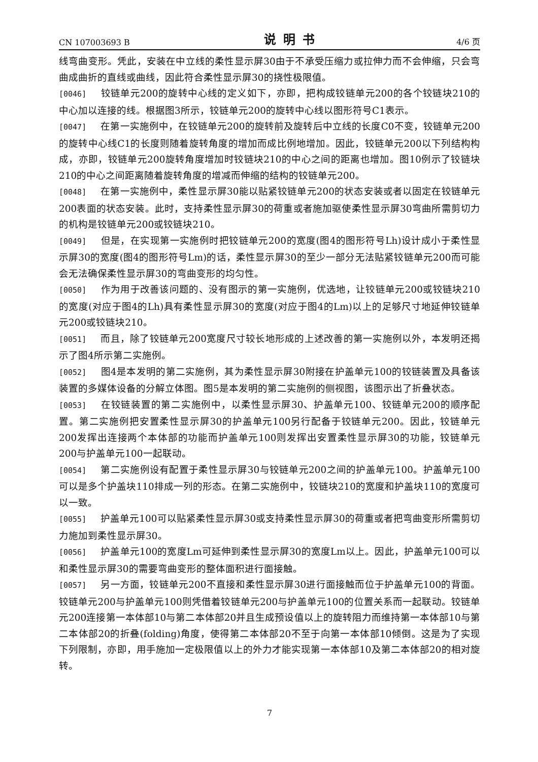CN 107003693 B 说明书 4/6 页
线弯曲变形。凭此，安装在中立线的柔性显示屏30由于不承受压缩力或拉伸力而不会伸缩，只会弯曲成曲折的直线或曲线，因此符合柔性显示屏30的挠性极限值。
[0046] 铰链单元200的旋转中心线的定义如下，亦即，把构成铰链单元200的各个铰链块210的中心加以连接的线。根据图3所示，铰链单元200的旋转中心线以图形符号C1表示。
[0047] 在第一实施例中，在铰链单元200的旋转前及旋转后中立线的长度C0不变，铰链单元200的旋转中心线C1的长度则随着旋转角度的增加而成比例地增加。因此，铰链单元200以下列结构构成，亦即，铰链单元200旋转角度增加时铰链块210的中心之间的距离也增加。图10例示了铰链块210的中心之间距离随着旋转角度的增减而伸缩的结构的铰链单元200。
[0048] 在第一实施例中，柔性显示屏30能以贴紧铰链单元200的状态安装或者以固定在铰链单元200表面的状态安装。此时，支持柔性显示屏30的荷重或者施加驱使柔性显示屏30弯曲所需剪切力的机构是铰链单元200或铰链块210。
[0049] 但是，在实现第一实施例时把铰链单元200的宽度(图4的图形符号Lh)设计成小于柔性显示屏30的宽度(图4的图形符号Lm)的话，柔性显示屏30的至少一部分无法贴紧铰链单元200而可能会无法确保柔性显示屏30的弯曲变形的均匀性。
[0050] 作为用于改善该问题的、没有图示的第一实施例，优选地，让铰链单元200或铰链块210的宽度(对应于图4的Lh)具有柔性显示屏30的宽度(对应于图4的Lm)以上的足够尺寸地延伸铰链单元200或铰链块210。
[0051] 而且，除了铰链单元200宽度尺寸较长地形成的上述改善的第一实施例以外，本发明还揭示了图4所示第二实施例。
[0052] 图4是本发明的第二实施例，其为柔性显示屏30附接在护盖单元100的铰链装置及具备该装置的多媒体设备的分解立体图。图5是本发明的第二实施例的侧视图，该图示出了折叠状态。
[0053] 在铰链装置的第二实施例中，以柔性显示屏30、护盖单元100、铰链单元200的顺序配置。第二实施例把安置柔性显示屏30的护盖单元100另行配备于铰链单元200。因此，铰链单元200发挥出连接两个本体部的功能而护盖单元100则发挥出安置柔性显示屏30的功能，铰链单元200与护盖单元100一起联动。
[0054] 第二实施例设有配置于柔性显示屏30与铰链单元200之间的护盖单元100。护盖单元100可以是多个护盖块110排成一列的形态。在第二实施例中，铰链块210的宽度和护盖块110的宽度可以一致。
[0055] 护盖单元100可以贴紧柔性显示屏30或支持柔性显示屏30的荷重或者把弯曲变形所需剪切力施加到柔性显示屏30。
[0056] 护盖单元100的宽度Lm可延伸到柔性显示屏30的宽度Lm以上。因此，护盖单元100可以和柔性显示屏30的需要弯曲变形的整体面积进行面接触。
[0057] 另一方面，铰链单元200不直接和柔性显示屏30进行面接触而位于护盖单元100的背面。铰链单元200与护盖单元100则凭借着铰链单元200与护盖单元100的位置关系而一起联动。铰链单元200连接第一本体部10与第二本体部20并且生成预设值以上的旋转阻力而维持第一本体部10与第二本体部20的折叠(folding)角度，使得第二本体部20不至于向第一本体部10倾倒。这是为了实现下列限制，亦即，用手施加一定极限值以上的外力才能实现第一本体部10及第二本体部20的相对旋转。
7